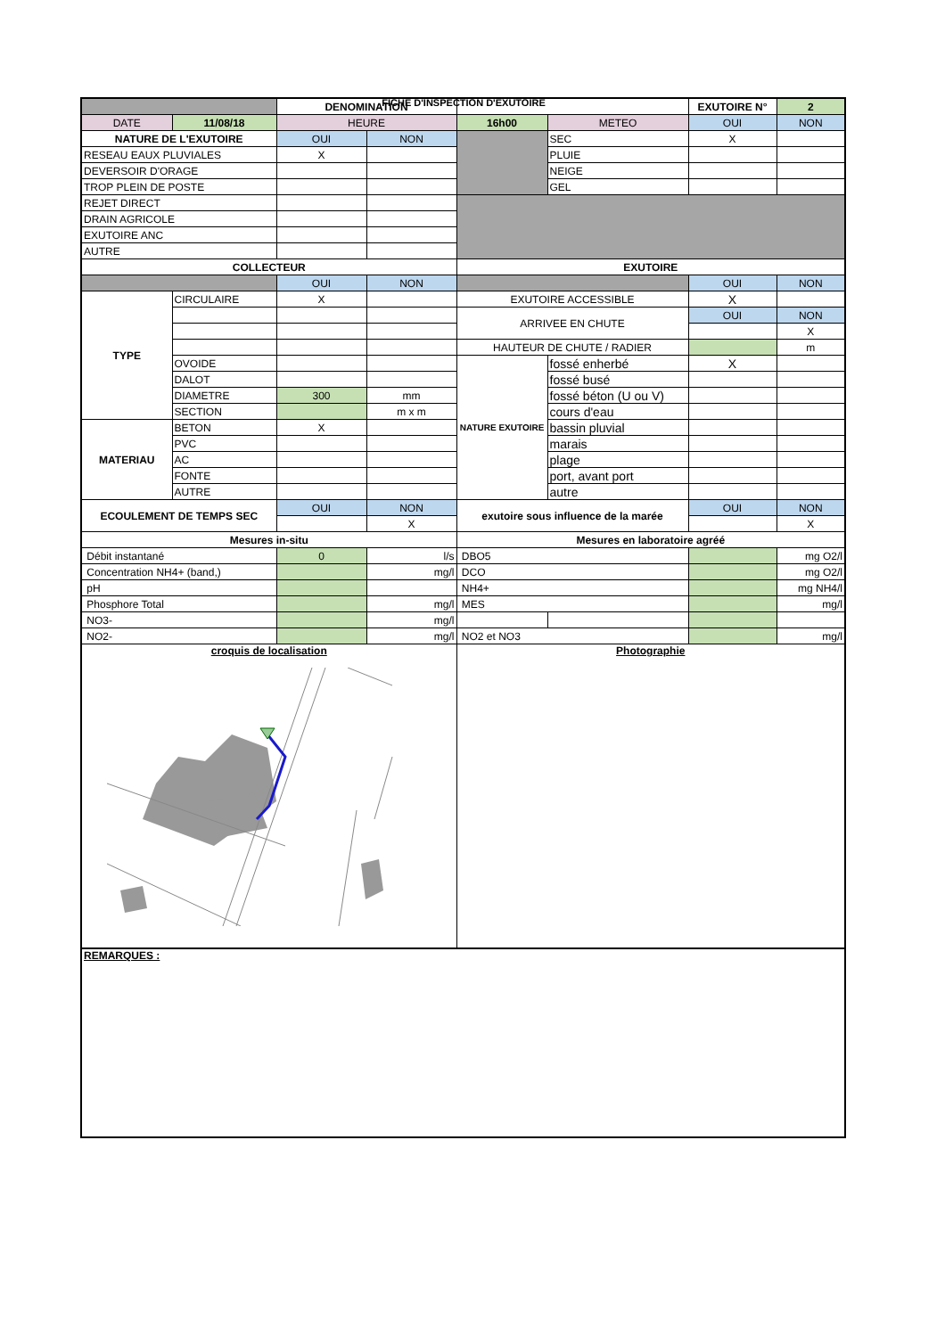FICHE D'INSPECTION D'EXUTOIRE
| | | DENOMINATION | | | | EXUTOIRE N° | 2 |
| DATE | 11/08/18 | HEURE | | 16h00 | METEO | OUI | NON |
| NATURE DE L'EXUTOIRE | | OUI | NON | | SEC | X | |
| RESEAU EAUX PLUVIALES | | X | | | PLUIE | | |
| DEVERSOIR D'ORAGE | | | | | NEIGE | | |
| TROP PLEIN DE POSTE | | | | | GEL | | |
| REJET DIRECT | | | | | | | |
| DRAIN AGRICOLE | | | | | | | |
| EXUTOIRE ANC | | | | | | | |
| AUTRE | | | | | | | |
| COLLECTEUR | | | | EXUTOIRE | | | |
| | | OUI | NON | | | OUI | NON |
| TYPE | CIRCULAIRE | X | | EXUTOIRE ACCESSIBLE | | X | |
| | | | | ARRIVEE EN CHUTE | | OUI | NON |
| | | | | | | | X |
| | | | | HAUTEUR DE CHUTE / RADIER | | | m |
| | OVOIDE | | | NATURE EXUTOIRE | fossé enherbé | X | |
| | DALOT | | | | fossé busé | | |
| | DIAMETRE | 300 | mm | | fossé béton (U ou V) | | |
| | SECTION | | m x m | | cours d'eau | | |
| MATERIAU | BETON | X | | | bassin pluvial | | |
| | PVC | | | | marais | | |
| | AC | | | | plage | | |
| | FONTE | | | | port, avant port | | |
| | AUTRE | | | | autre | | |
| ECOULEMENT DE TEMPS SEC | | OUI | NON | exutoire sous influence de la marée | | OUI | NON |
| | | | X | | | | X |
| Mesures in-situ | | | | Mesures en laboratoire agréé | | | |
| Débit instantané | | 0 | l/s | DBO5 | | | mg O2/l |
| Concentration NH4+ (band,) | | | mg/l | DCO | | | mg O2/l |
| pH | | | | NH4+ | | | mg NH4/l |
| Phosphore Total | | | mg/l | MES | | | mg/l |
| NO3- | | | mg/l | | | | |
| NO2- | | | mg/l | NO2 et NO3 | | | mg/l |
| croquis de localisation | | | | Photographie | | | |
| REMARQUES : | | | | | | | |